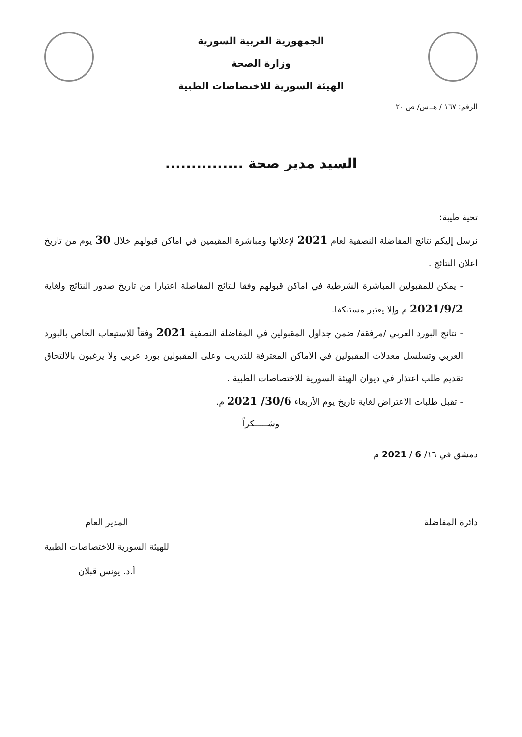الجمهورية العربية السورية
وزارة الصحة
الهيئة السورية للاختصاصات الطبية
الرقم: ١٦٧ / هـ.س/ ص ٢٠
السيد مدير صحة ...............
تحية طيبة:
نرسل إليكم نتائج المفاضلة النصفية لعام 2021 لإعلانها ومباشرة المقيمين في اماكن قبولهم خلال 30 يوم من تاريخ اعلان النتائج .
- يمكن للمقبولين المباشرة الشرطية في اماكن قبولهم وفقا لنتائج المفاضلة اعتبارا من تاريخ صدور النتائج ولغاية 2021/9/2 م وإلا يعتبر مستنكفا.
- نتائج البورد العربي /مرفقة/ ضمن جداول المقبولين في المفاضلة النصفية 2021 وفقاً للاستيعاب الخاص بالبورد العربي وتسلسل معدلات المقبولين في الاماكن المعترفة للتدريب وعلى المقبولين بورد عربي ولا يرغبون بالالتحاق تقديم طلب اعتذار في ديوان الهيئة السورية للاختصاصات الطبية .
- تقبل طلبات الاعتراض لغاية تاريخ يوم الأربعاء 30/6/ 2021 م.
وشـــــكراً
دمشق في ١٦/ 6 / 2021 م
دائرة المفاضلة المدير العام
للهيئة السورية للاختصاصات الطبية
أ.د. يونس قبلان